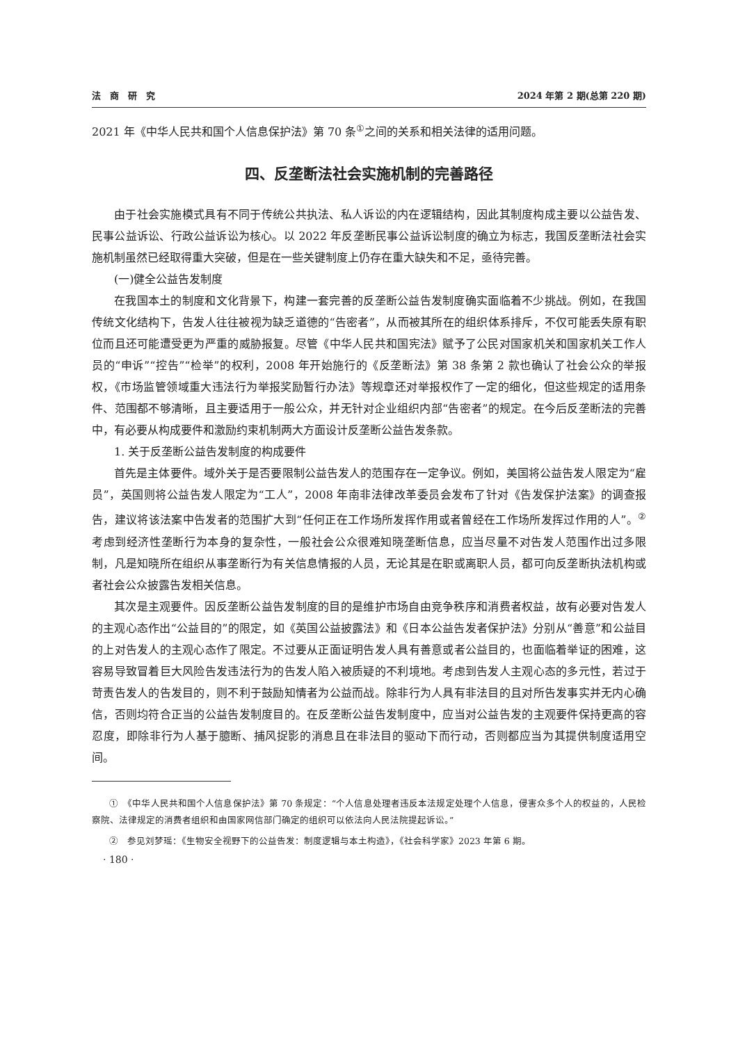法　商　研　究 2024 年第 2 期(总第 220 期)
2021 年《中华人民共和国个人信息保护法》第 70 条<sup>①</sup>之间的关系和相关法律的适用问题。
四、反垄断法社会实施机制的完善路径
由于社会实施模式具有不同于传统公共执法、私人诉讼的内在逻辑结构，因此其制度构成主要以公益告发、民事公益诉讼、行政公益诉讼为核心。以 2022 年反垄断民事公益诉讼制度的确立为标志，我国反垄断法社会实施机制虽然已经取得重大突破，但是在一些关键制度上仍存在重大缺失和不足，亟待完善。
(一)健全公益告发制度
在我国本土的制度和文化背景下，构建一套完善的反垄断公益告发制度确实面临着不少挑战。例如，在我国传统文化结构下，告发人往往被视为缺乏道德的“告密者”，从而被其所在的组织体系排斥，不仅可能丢失原有职位而且还可能遭受更为严重的威胁报复。尽管《中华人民共和国宪法》赋予了公民对国家机关和国家机关工作人员的“申诉”“控告”“检举”的权利，2008 年开始施行的《反垄断法》第 38 条第 2 款也确认了社会公众的举报权，《市场监管领域重大违法行为举报奖励暂行办法》等规章还对举报权作了一定的细化，但这些规定的适用条件、范围都不够清晰，且主要适用于一般公众，并无针对企业组织内部“告密者”的规定。在今后反垄断法的完善中，有必要从构成要件和激励约束机制两大方面设计反垄断公益告发条款。
1. 关于反垄断公益告发制度的构成要件
首先是主体要件。域外关于是否要限制公益告发人的范围存在一定争议。例如，美国将公益告发人限定为“雇员”，英国则将公益告发人限定为“工人”，2008 年南非法律改革委员会发布了针对《告发保护法案》的调查报告，建议将该法案中告发者的范围扩大到“任何正在工作场所发挥作用或者曾经在工作场所发挥过作用的人”。<sup>②</sup> 考虑到经济性垄断行为本身的复杂性，一般社会公众很难知晓垄断信息，应当尽量不对告发人范围作出过多限制，凡是知晓所在组织从事垄断行为有关信息情报的人员，无论其是在职或离职人员，都可向反垄断执法机构或者社会公众披露告发相关信息。
其次是主观要件。因反垄断公益告发制度的目的是维护市场自由竞争秩序和消费者权益，故有必要对告发人的主观心态作出“公益目的”的限定，如《英国公益披露法》和《日本公益告发者保护法》分别从“善意”和公益目的上对告发人的主观心态作了限定。不过要从正面证明告发人具有善意或者公益目的，也面临着举证的困难，这容易导致冒着巨大风险告发违法行为的告发人陷入被质疑的不利境地。考虑到告发人主观心态的多元性，若过于苛责告发人的告发目的，则不利于鼓励知情者为公益而战。除非行为人具有非法目的且对所告发事实并无内心确信，否则均符合正当的公益告发制度目的。在反垄断公益告发制度中，应当对公益告发的主观要件保持更高的容忍度，即除非行为人基于臆断、捕风捉影的消息且在非法目的驱动下而行动，否则都应当为其提供制度适用空间。
①　《中华人民共和国个人信息保护法》第 70 条规定：“个人信息处理者违反本法规定处理个人信息，侵害众多个人的权益的，人民检察院、法律规定的消费者组织和由国家网信部门确定的组织可以依法向人民法院提起诉讼。”
②　参见刘梦瑶：《生物安全视野下的公益告发：制度逻辑与本土构造》，《社会科学家》2023 年第 6 期。
· 180 ·